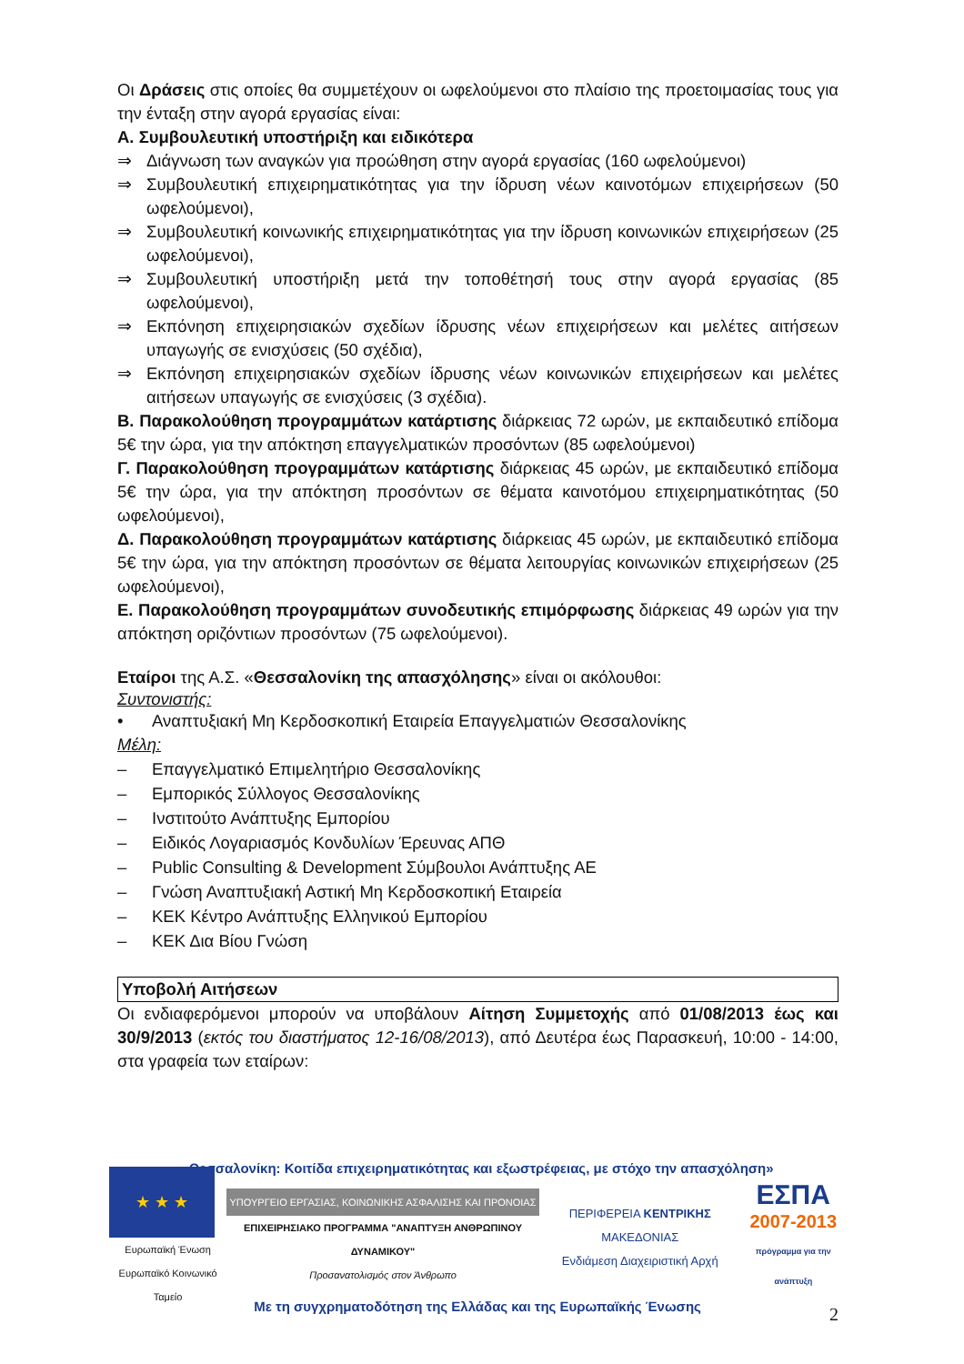Οι Δράσεις στις οποίες θα συμμετέχουν οι ωφελούμενοι στο πλαίσιο της προετοιμασίας τους για την ένταξη στην αγορά εργασίας είναι:
Α. Συμβουλευτική υποστήριξη και ειδικότερα
⇒ Διάγνωση των αναγκών για προώθηση στην αγορά εργασίας (160 ωφελούμενοι)
⇒ Συμβουλευτική επιχειρηματικότητας για την ίδρυση νέων καινοτόμων επιχειρήσεων (50 ωφελούμενοι),
⇒ Συμβουλευτική κοινωνικής επιχειρηματικότητας για την ίδρυση κοινωνικών επιχειρήσεων (25 ωφελούμενοι),
⇒ Συμβουλευτική υποστήριξη μετά την τοποθέτησή τους στην αγορά εργασίας (85 ωφελούμενοι),
⇒ Εκπόνηση επιχειρησιακών σχεδίων ίδρυσης νέων επιχειρήσεων και μελέτες αιτήσεων υπαγωγής σε ενισχύσεις (50 σχέδια),
⇒ Εκπόνηση επιχειρησιακών σχεδίων ίδρυσης νέων κοινωνικών επιχειρήσεων και μελέτες αιτήσεων υπαγωγής σε ενισχύσεις (3 σχέδια).
Β. Παρακολούθηση προγραμμάτων κατάρτισης διάρκειας 72 ωρών, με εκπαιδευτικό επίδομα 5€ την ώρα, για την απόκτηση επαγγελματικών προσόντων (85 ωφελούμενοι)
Γ. Παρακολούθηση προγραμμάτων κατάρτισης διάρκειας 45 ωρών, με εκπαιδευτικό επίδομα 5€ την ώρα, για την απόκτηση προσόντων σε θέματα καινοτόμου επιχειρηματικότητας (50 ωφελούμενοι),
Δ. Παρακολούθηση προγραμμάτων κατάρτισης διάρκειας 45 ωρών, με εκπαιδευτικό επίδομα 5€ την ώρα, για την απόκτηση προσόντων σε θέματα λειτουργίας κοινωνικών επιχειρήσεων (25 ωφελούμενοι),
Ε. Παρακολούθηση προγραμμάτων συνοδευτικής επιμόρφωσης διάρκειας 49 ωρών για την απόκτηση οριζόντιων προσόντων (75 ωφελούμενοι).
Εταίροι της Α.Σ. «Θεσσαλονίκη της απασχόλησης» είναι οι ακόλουθοι:
Συντονιστής:
• Αναπτυξιακή Μη Κερδοσκοπική Εταιρεία Επαγγελματιών Θεσσαλονίκης
Μέλη:
– Επαγγελματικό Επιμελητήριο Θεσσαλονίκης
– Εμπορικός Σύλλογος Θεσσαλονίκης
– Ινστιτούτο Ανάπτυξης Εμπορίου
– Ειδικός Λογαριασμός Κονδυλίων Έρευνας ΑΠΘ
– Public Consulting & Development Σύμβουλοι Ανάπτυξης ΑΕ
– Γνώση Αναπτυξιακή Αστική Μη Κερδοσκοπική Εταιρεία
– ΚΕΚ Κέντρο Ανάπτυξης Ελληνικού Εμπορίου
– ΚΕΚ Δια Βίου Γνώση
Υποβολή Αιτήσεων
Οι ενδιαφερόμενοι μπορούν να υποβάλουν Αίτηση Συμμετοχής από 01/08/2013 έως και 30/9/2013 (εκτός του διαστήματος 12-16/08/2013), από Δευτέρα έως Παρασκευή, 10:00 - 14:00, στα γραφεία των εταίρων:
«Θεσσαλονίκη: Κοιτίδα επιχειρηματικότητας και εξωστρέφειας, με στόχο την απασχόληση»
★ ★ ★
Ευρωπαϊκή Ένωση
Ευρωπαϊκό Κοινωνικό Ταμείο
ΥΠΟΥΡΓΕΙΟ ΕΡΓΑΣΙΑΣ, ΚΟΙΝΩΝΙΚΗΣ ΑΣΦΑΛΙΣΗΣ ΚΑΙ ΠΡΟΝΟΙΑΣ
ΕΠΙΧΕΙΡΗΣΙΑΚΟ ΠΡΟΓΡΑΜΜΑ "ΑΝΑΠΤΥΞΗ ΑΝΘΡΩΠΙΝΟΥ ΔΥΝΑΜΙΚΟΥ"
Προσανατολισμός στον Άνθρωπο
ΠΕΡΙΦΕΡΕΙΑ ΚΕΝΤΡΙΚΗΣ ΜΑΚΕΔΟΝΙΑΣ
Ενδιάμεση Διαχειριστική Αρχή
ΕΣΠΑ
2007-2013
πρόγραμμα για την ανάπτυξη
Με τη συγχρηματοδότηση της Ελλάδας και της Ευρωπαϊκής Ένωσης
2